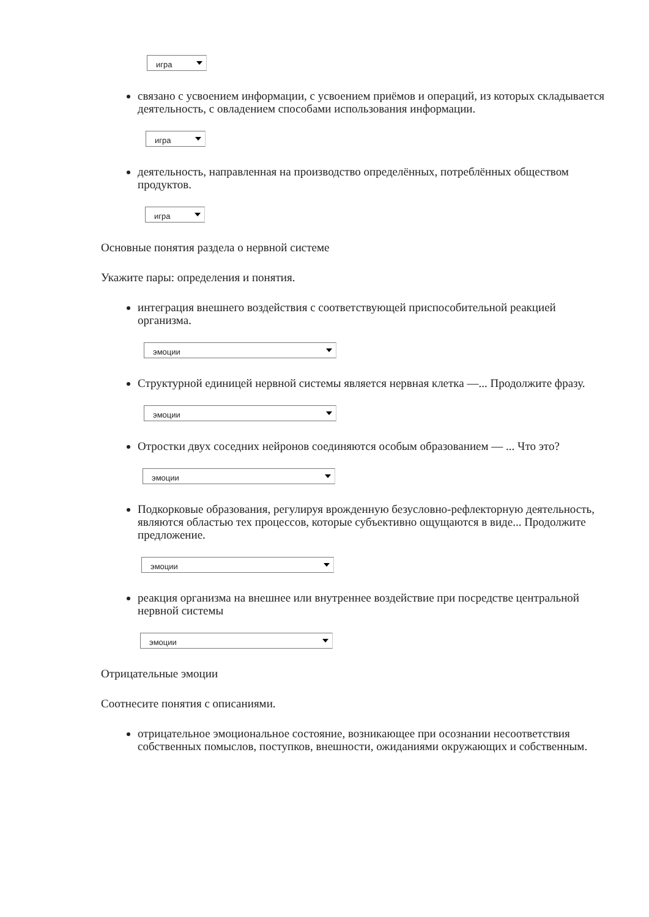игра
связано с усвоением информации, с усвоением приёмов и операций, из которых складывается деятельность, с овладением способами использования информации.
игра
деятельность, направленная на производство определённых, потреблённых обществом продуктов.
игра
Основные понятия раздела о нервной системе
Укажите пары: определения и понятия.
интеграция внешнего воздействия с соответствующей приспособительной реакцией организма.
эмоции
Структурной единицей нервной системы является нервная клетка —... Продолжите фразу.
эмоции
Отростки двух соседних нейронов соединяются особым образованием — ... Что это?
эмоции
Подкорковые образования, регулируя врожденную безусловно-рефлекторную деятельность, являются областью тех процессов, которые субъективно ощущаются в виде... Продолжите предложение.
эмоции
реакция организма на внешнее или внутреннее воздействие при посредстве центральной нервной системы
эмоции
Отрицательные эмоции
Соотнесите понятия с описаниями.
отрицательное эмоциональное состояние, возникающее при осознании несоответствия собственных помыслов, поступков, внешности, ожиданиями окружающих и собственным.